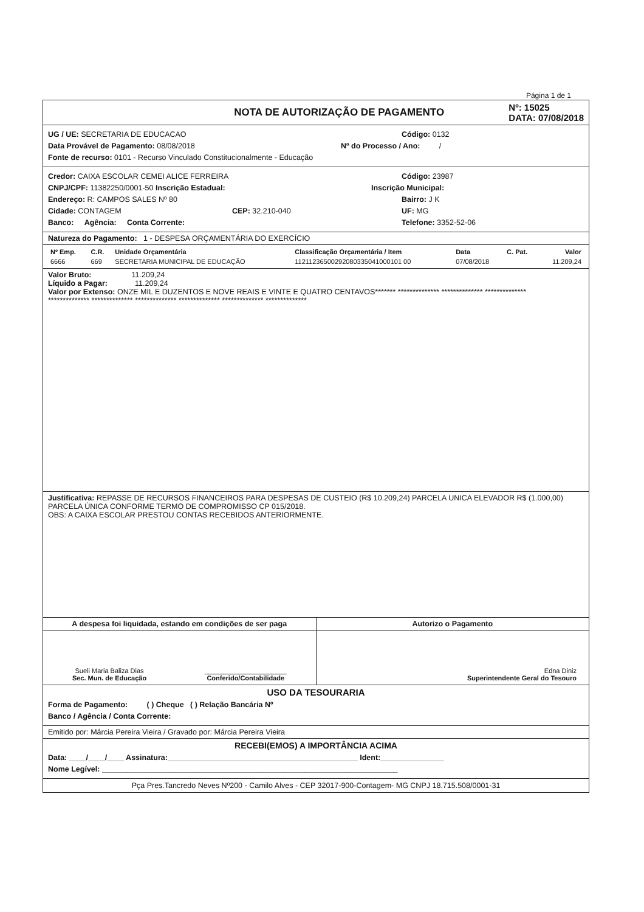Página 1 de 1
NOTA DE AUTORIZAÇÃO DE PAGAMENTO
Nº: 15025
DATA: 07/08/2018
UG / UE: SECRETARIA DE EDUCACAO Código: 0132
Data Provável de Pagamento: 08/08/2018 Nº do Processo / Ano: /
Fonte de recurso: 0101 - Recurso Vinculado Constitucionalmente - Educação
Credor: CAIXA ESCOLAR CEMEI ALICE FERREIRA Código: 23987
CNPJ/CPF: 11382250/0001-50 Inscrição Estadual: Inscrição Municipal:
Endereço: R: CAMPOS SALES Nº 80 Bairro: J K
Cidade: CONTAGEM CEP: 32.210-040 UF: MG
Banco: Agência: Conta Corrente: Telefone: 3352-52-06
Natureza do Pagamento: 1 - DESPESA ORÇAMENTÁRIA DO EXERCÍCIO
| Nº Emp. | C.R. | Unidade Orçamentária | Classificação Orçamentária / Item | Data | C. Pat. | Valor |
| --- | --- | --- | --- | --- | --- | --- |
| 6666 | 669 | SECRETARIA MUNICIPAL DE EDUCAÇÃO | 11211236500292080335041000101 00 | 07/08/2018 | | 11.209,24 |
Valor Bruto: 11.209,24
Líquido a Pagar: 11.209,24
Valor por Extenso: ONZE MIL E DUZENTOS E NOVE REAIS E VINTE E QUATRO CENTAVOS******* ************** ************** **************
************** ************** ************** ************** ************** **************
Justificativa: REPASSE DE RECURSOS FINANCEIROS PARA DESPESAS DE CUSTEIO (R$ 10.209,24) PARCELA UNICA ELEVADOR R$ (1.000,00) PARCELA ÚNICA CONFORME TERMO DE COMPROMISSO CP 015/2018.
OBS: A CAIXA ESCOLAR PRESTOU CONTAS RECEBIDOS ANTERIORMENTE.
A despesa foi liquidada, estando em condições de ser paga
Sueli Maria Baliza Dias
Sec. Mun. de Educação
______________________
Conferido/Contabilidade
Autorizo o Pagamento
Edna Diniz
Superintendente Geral do Tesouro
USO DA TESOURARIA
Forma de Pagamento: ( ) Cheque ( ) Relação Bancária Nº
Banco / Agência / Conta Corrente:
Emitido por: Márcia Pereira Vieira / Gravado por: Márcia Pereira Vieira
RECEBI(EMOS) A IMPORTÂNCIA ACIMA
Data: ____/____/____ Assinatura:_____________________________________________ Ident:_______________
Nome Legível: ______________________________________________________________________
Pça Pres.Tancredo Neves Nº200 - Camilo Alves - CEP 32017-900-Contagem- MG CNPJ 18.715.508/0001-31